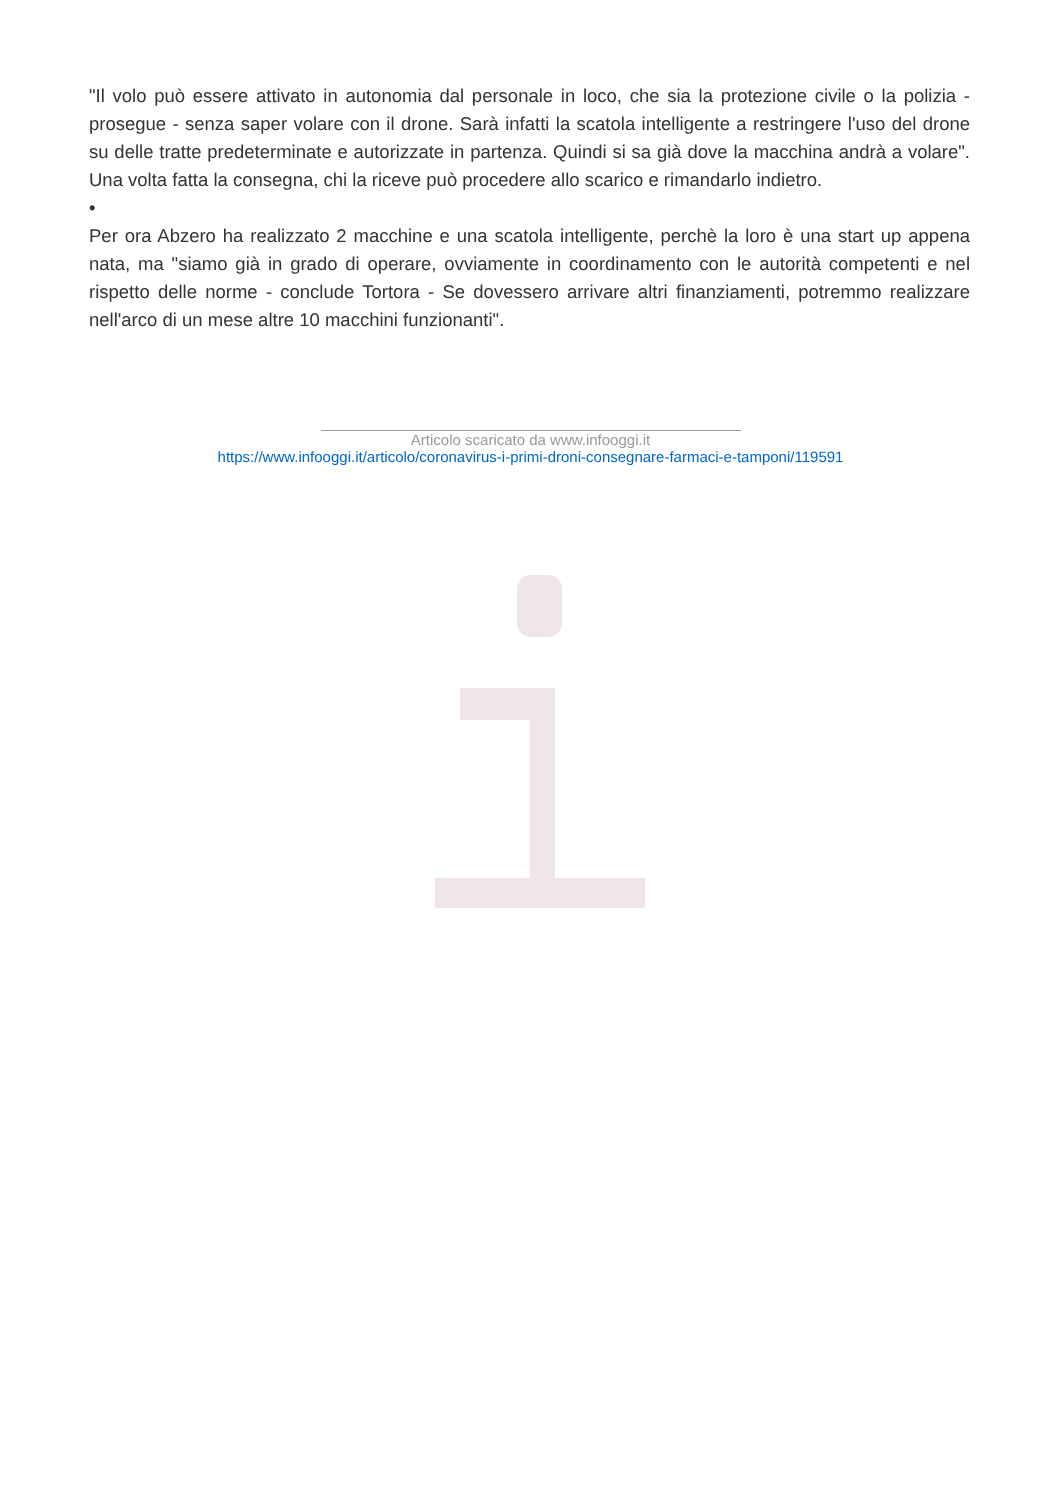"Il volo può essere attivato in autonomia dal personale in loco, che sia la protezione civile o la polizia - prosegue - senza saper volare con il drone. Sarà infatti la scatola intelligente a restringere l'uso del drone su delle tratte predeterminate e autorizzate in partenza. Quindi si sa già dove la macchina andrà a volare". Una volta fatta la consegna, chi la riceve può procedere allo scarico e rimandarlo indietro.
•
Per ora Abzero ha realizzato 2 macchine e una scatola intelligente, perchè la loro è una start up appena nata, ma "siamo già in grado di operare, ovviamente in coordinamento con le autorità competenti e nel rispetto delle norme - conclude Tortora - Se dovessero arrivare altri finanziamenti, potremmo realizzare nell'arco di un mese altre 10 macchini funzionanti".
Articolo scaricato da www.infooggi.it
https://www.infooggi.it/articolo/coronavirus-i-primi-droni-consegnare-farmaci-e-tamponi/119591